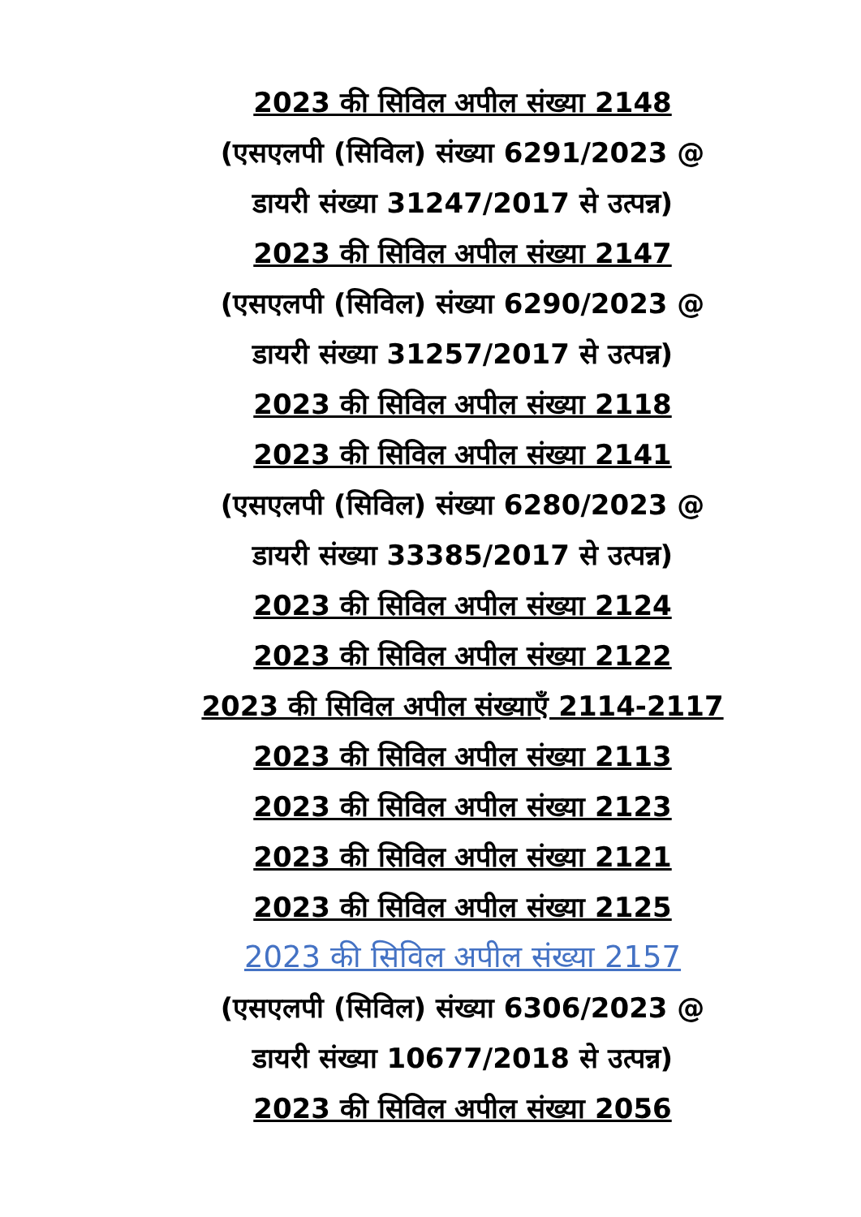2023 की सिविल अपील संख्या 2148
(एसएलपी (सिविल) संख्या 6291/2023 @
डायरी संख्या 31247/2017 से उत्पन्न)
2023 की सिविल अपील संख्या 2147
(एसएलपी (सिविल) संख्या 6290/2023 @
डायरी संख्या 31257/2017 से उत्पन्न)
2023 की सिविल अपील संख्या 2118
2023 की सिविल अपील संख्या 2141
(एसएलपी (सिविल) संख्या 6280/2023 @
डायरी संख्या 33385/2017 से उत्पन्न)
2023 की सिविल अपील संख्या 2124
2023 की सिविल अपील संख्या 2122
2023 की सिविल अपील संख्याएँ 2114-2117
2023 की सिविल अपील संख्या 2113
2023 की सिविल अपील संख्या 2123
2023 की सिविल अपील संख्या 2121
2023 की सिविल अपील संख्या 2125
2023 की सिविल अपील संख्या 2157
(एसएलपी (सिविल) संख्या 6306/2023 @
डायरी संख्या 10677/2018 से उत्पन्न)
2023 की सिविल अपील संख्या 2056